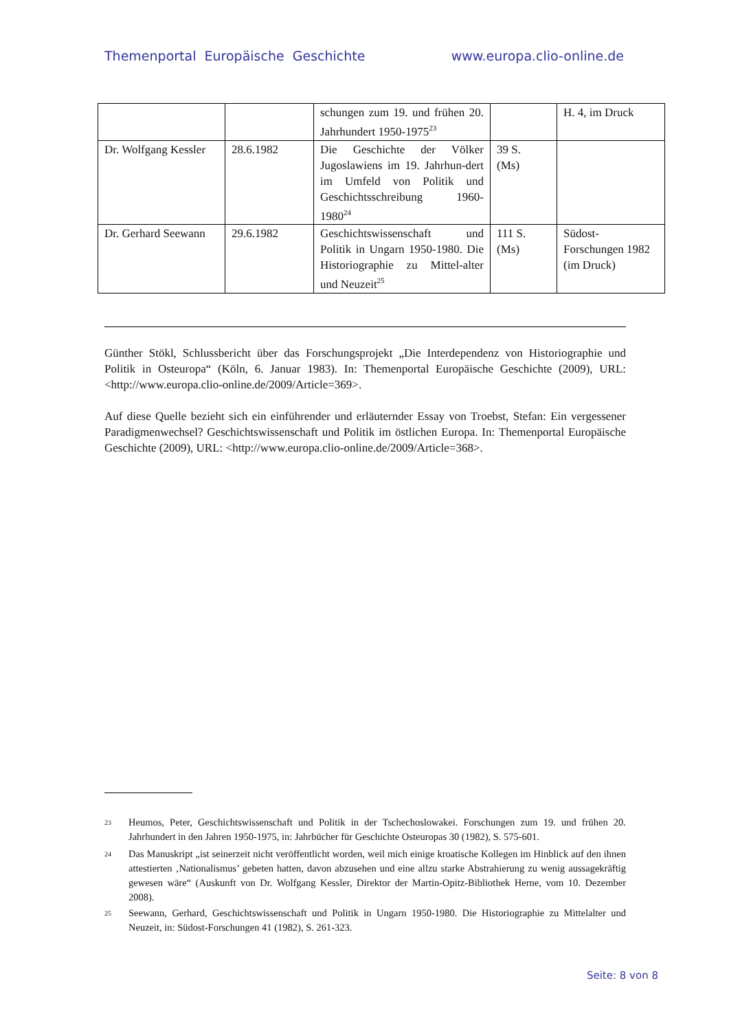Themenportal Europäische Geschichte www.europa.clio-online.de
| | | schungen zum 19. und frühen 20. Jahrhundert 1950-1975<sup>23</sup> | | H. 4, im Druck |
| Dr. Wolfgang Kessler | 28.6.1982 | Die Geschichte der Völker Jugoslawiens im 19. Jahrhun-dert im Umfeld von Politik und Geschichtsschreibung 1960-1980<sup>24</sup> | 39 S. (Ms) | |
| Dr. Gerhard Seewann | 29.6.1982 | Geschichtswissenschaft und Politik in Ungarn 1950-1980. Die Historiographie zu Mittel-alter und Neuzeit<sup>25</sup> | 111 S. (Ms) | Südost- Forschungen 1982 (im Druck) |
Günther Stökl, Schlussbericht über das Forschungsprojekt „Die Interdependenz von Historiographie und Politik in Osteuropa“ (Köln, 6. Januar 1983). In: Themenportal Europäische Geschichte (2009), URL: <http://www.europa.clio-online.de/2009/Article=369>.
Auf diese Quelle bezieht sich ein einführender und erläuternder Essay von Troebst, Stefan: Ein vergessener Paradigmenwechsel? Geschichtswissenschaft und Politik im östlichen Europa. In: Themenportal Europäische Geschichte (2009), URL: <http://www.europa.clio-online.de/2009/Article=368>.
23
Heumos, Peter, Geschichtswissenschaft und Politik in der Tschechoslowakei. Forschungen zum 19. und frühen 20. Jahrhundert in den Jahren 1950-1975, in: Jahrbücher für Geschichte Osteuropas 30 (1982), S. 575-601.
24
Das Manuskript „ist seinerzeit nicht veröffentlicht worden, weil mich einige kroatische Kollegen im Hinblick auf den ihnen attestierten ‚Nationalismus’ gebeten hatten, davon abzusehen und eine allzu starke Abstrahierung zu wenig aussagekräftig gewesen wäre“ (Auskunft von Dr. Wolfgang Kessler, Direktor der Martin-Opitz-Bibliothek Herne, vom 10. Dezember 2008).
25
Seewann, Gerhard, Geschichtswissenschaft und Politik in Ungarn 1950-1980. Die Historiographie zu Mittelalter und Neuzeit, in: Südost-Forschungen 41 (1982), S. 261-323.
Seite: 8 von 8